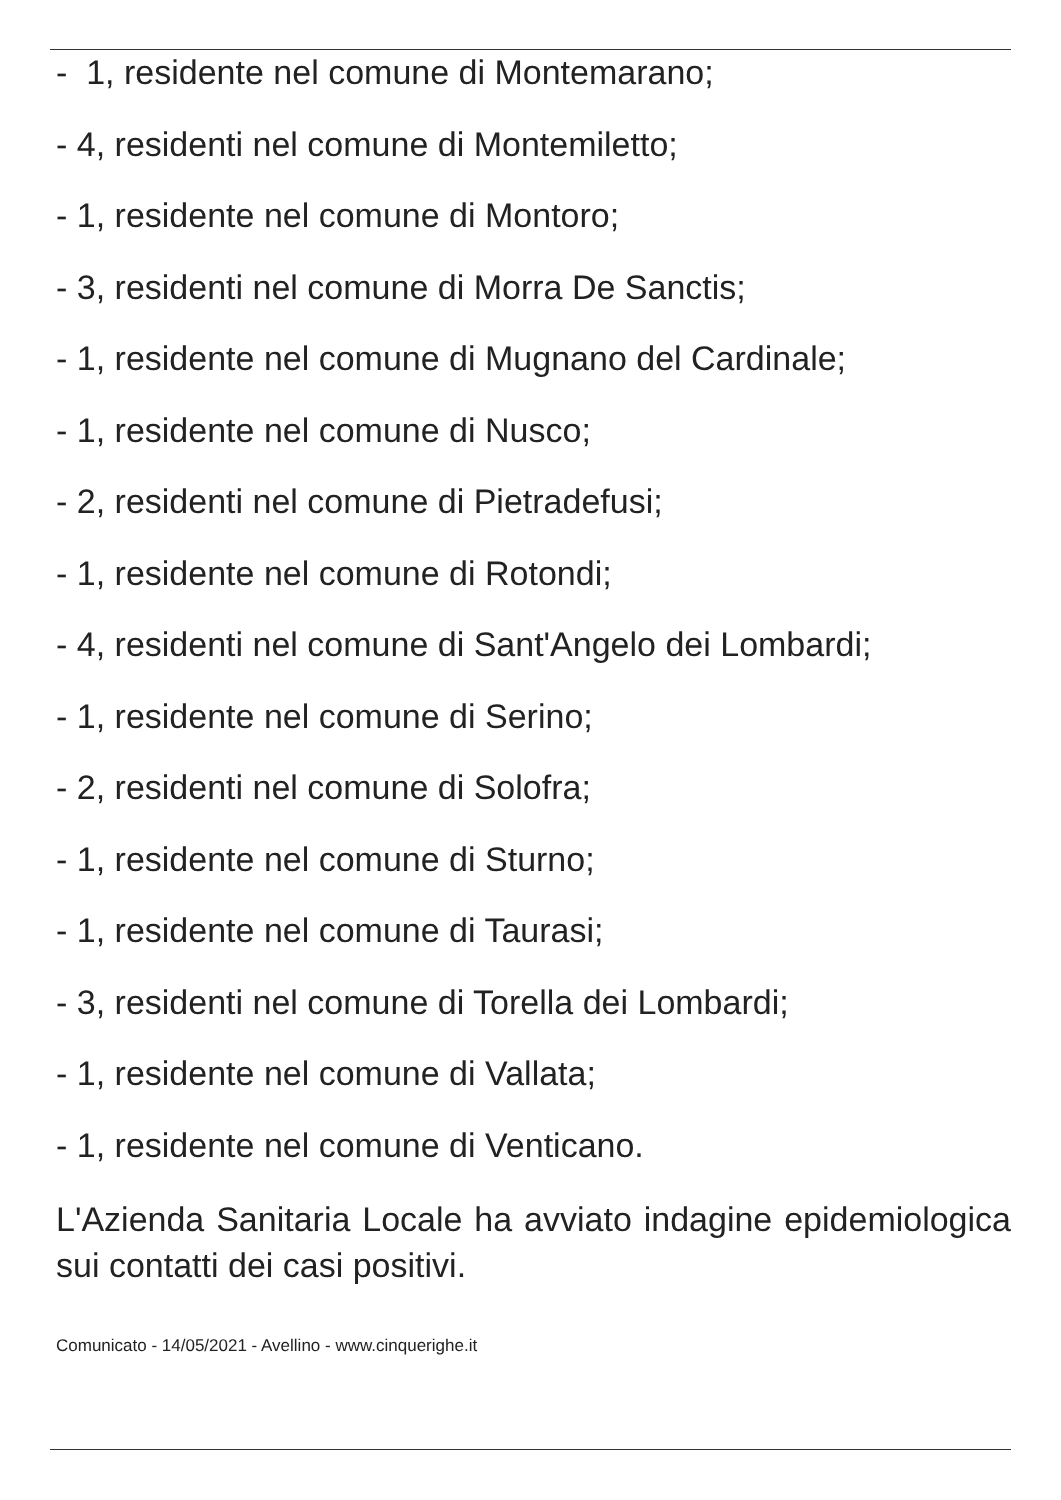- 1, residente nel comune di Montemarano;
- 4, residenti nel comune di Montemiletto;
- 1, residente nel comune di Montoro;
- 3, residenti nel comune di Morra De Sanctis;
- 1, residente nel comune di Mugnano del Cardinale;
- 1, residente nel comune di Nusco;
- 2, residenti nel comune di Pietradefusi;
- 1, residente nel comune di Rotondi;
- 4, residenti nel comune di Sant'Angelo dei Lombardi;
- 1, residente nel comune di Serino;
- 2, residenti nel comune di Solofra;
- 1, residente nel comune di Sturno;
- 1, residente nel comune di Taurasi;
- 3, residenti nel comune di Torella dei Lombardi;
- 1, residente nel comune di Vallata;
- 1, residente nel comune di Venticano.
L'Azienda Sanitaria Locale ha avviato indagine epidemiologica sui contatti dei casi positivi.
Comunicato - 14/05/2021 - Avellino - www.cinquerighe.it